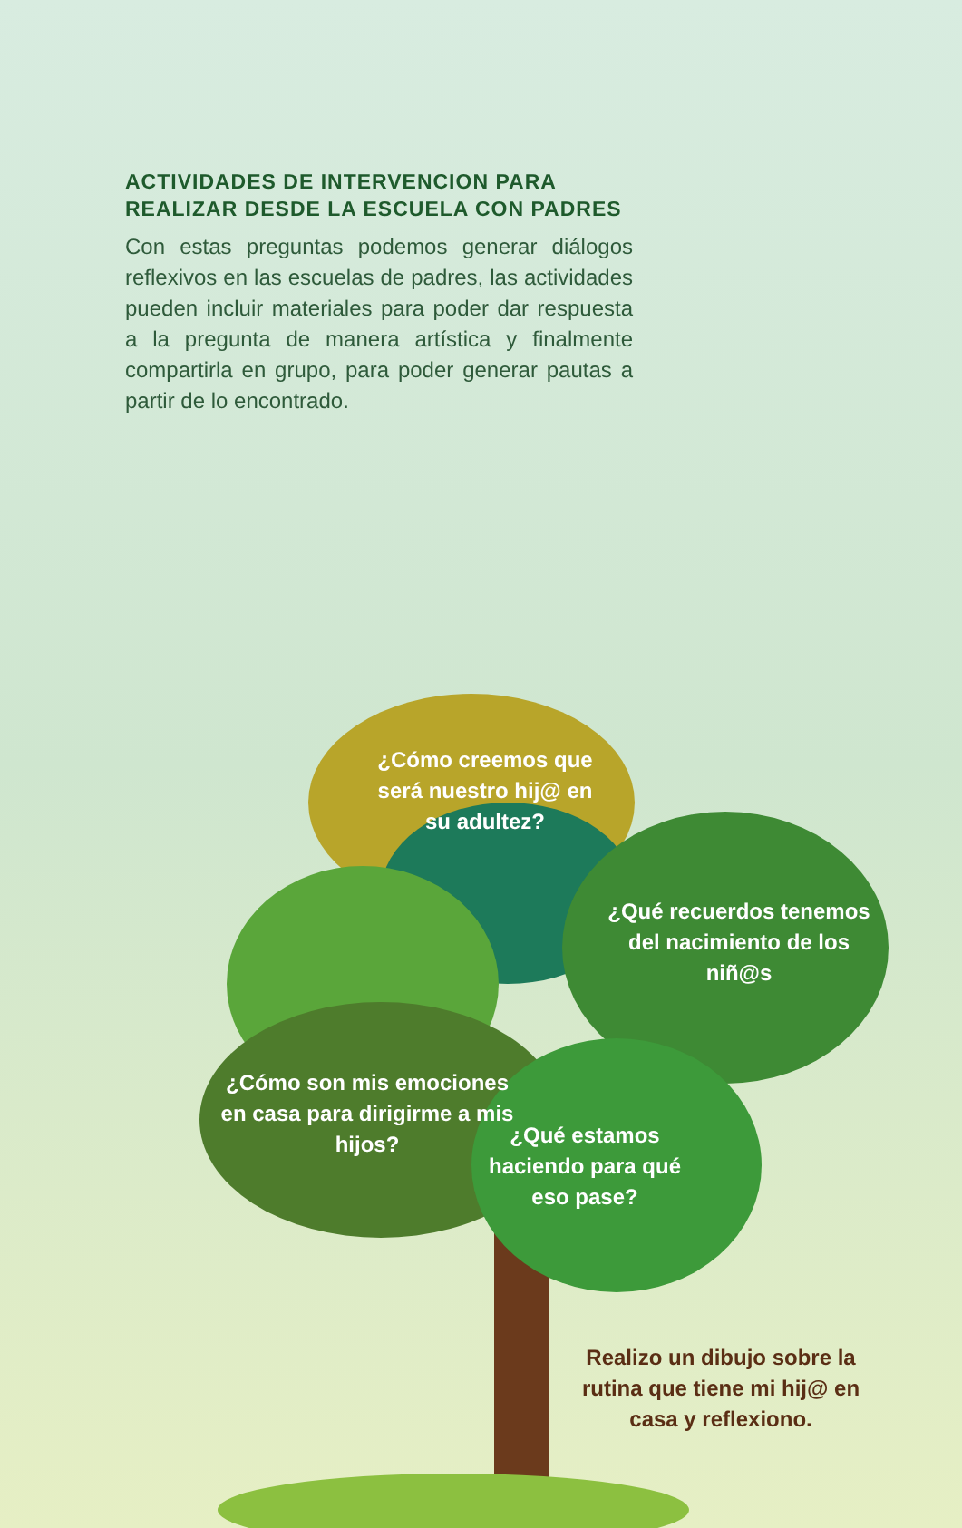ACTIVIDADES DE INTERVENCION PARA REALIZAR DESDE LA ESCUELA CON PADRES
Con estas preguntas podemos generar diálogos reflexivos en las escuelas de padres, las actividades pueden incluir materiales para poder dar respuesta a la pregunta de manera artística y finalmente compartirla en grupo, para poder generar pautas a partir de lo encontrado.
¿Cómo creemos que será nuestro hij@ en su adultez?
¿Qué recuerdos tenemos del nacimiento de los niñ@s
¿Cómo son mis emociones en casa para dirigirme a mis hijos?
¿Qué estamos haciendo para qué eso pase?
Realizo un dibujo sobre la rutina que tiene mi hij@ en casa y reflexiono.